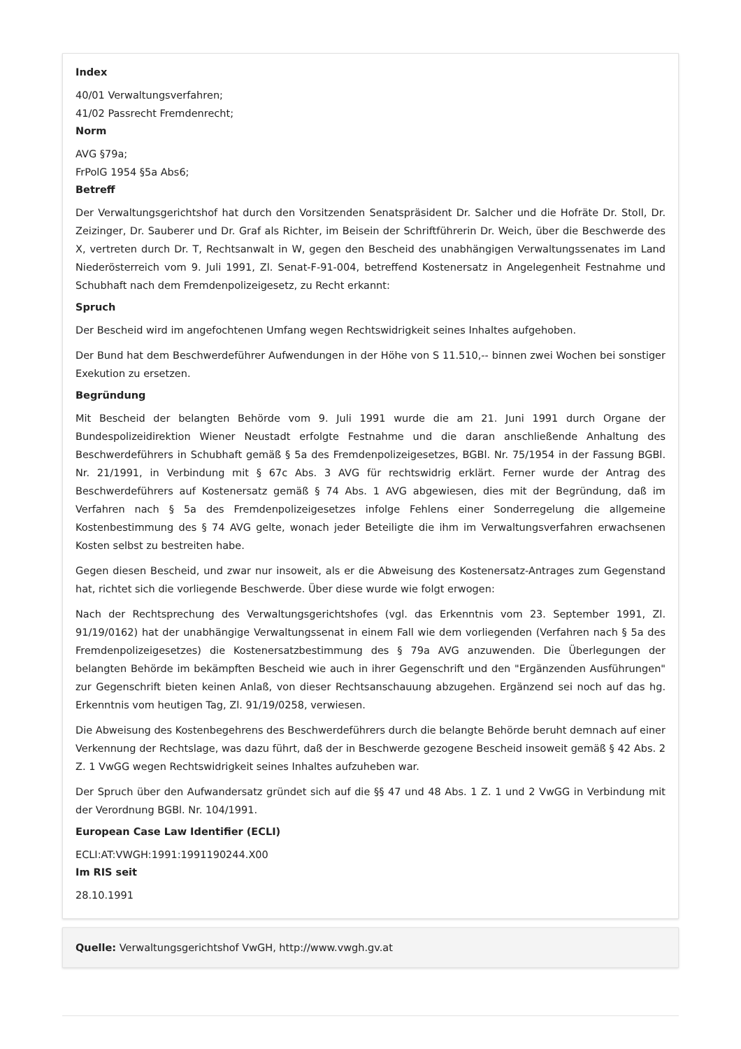Index
40/01 Verwaltungsverfahren;
41/02 Passrecht Fremdenrecht;
Norm
AVG §79a;
FrPolG 1954 §5a Abs6;
Betreff
Der Verwaltungsgerichtshof hat durch den Vorsitzenden Senatspräsident Dr. Salcher und die Hofräte Dr. Stoll, Dr. Zeizinger, Dr. Sauberer und Dr. Graf als Richter, im Beisein der Schriftführerin Dr. Weich, über die Beschwerde des X, vertreten durch Dr. T, Rechtsanwalt in W, gegen den Bescheid des unabhängigen Verwaltungssenates im Land Niederösterreich vom 9. Juli 1991, Zl. Senat-F-91-004, betreffend Kostenersatz in Angelegenheit Festnahme und Schubhaft nach dem Fremdenpolizeigesetz, zu Recht erkannt:
Spruch
Der Bescheid wird im angefochtenen Umfang wegen Rechtswidrigkeit seines Inhaltes aufgehoben.
Der Bund hat dem Beschwerdeführer Aufwendungen in der Höhe von S 11.510,-- binnen zwei Wochen bei sonstiger Exekution zu ersetzen.
Begründung
Mit Bescheid der belangten Behörde vom 9. Juli 1991 wurde die am 21. Juni 1991 durch Organe der Bundespolizeidirektion Wiener Neustadt erfolgte Festnahme und die daran anschließende Anhaltung des Beschwerdeführers in Schubhaft gemäß § 5a des Fremdenpolizeigesetzes, BGBl. Nr. 75/1954 in der Fassung BGBl. Nr. 21/1991, in Verbindung mit § 67c Abs. 3 AVG für rechtswidrig erklärt. Ferner wurde der Antrag des Beschwerdeführers auf Kostenersatz gemäß § 74 Abs. 1 AVG abgewiesen, dies mit der Begründung, daß im Verfahren nach § 5a des Fremdenpolizeigesetzes infolge Fehlens einer Sonderregelung die allgemeine Kostenbestimmung des § 74 AVG gelte, wonach jeder Beteiligte die ihm im Verwaltungsverfahren erwachsenen Kosten selbst zu bestreiten habe.
Gegen diesen Bescheid, und zwar nur insoweit, als er die Abweisung des Kostenersatz-Antrages zum Gegenstand hat, richtet sich die vorliegende Beschwerde. Über diese wurde wie folgt erwogen:
Nach der Rechtsprechung des Verwaltungsgerichtshofes (vgl. das Erkenntnis vom 23. September 1991, Zl. 91/19/0162) hat der unabhängige Verwaltungssenat in einem Fall wie dem vorliegenden (Verfahren nach § 5a des Fremdenpolizeigesetzes) die Kostenersatzbestimmung des § 79a AVG anzuwenden. Die Überlegungen der belangten Behörde im bekämpften Bescheid wie auch in ihrer Gegenschrift und den "Ergänzenden Ausführungen" zur Gegenschrift bieten keinen Anlaß, von dieser Rechtsanschauung abzugehen. Ergänzend sei noch auf das hg. Erkenntnis vom heutigen Tag, Zl. 91/19/0258, verwiesen.
Die Abweisung des Kostenbegehrens des Beschwerdeführers durch die belangte Behörde beruht demnach auf einer Verkennung der Rechtslage, was dazu führt, daß der in Beschwerde gezogene Bescheid insoweit gemäß § 42 Abs. 2 Z. 1 VwGG wegen Rechtswidrigkeit seines Inhaltes aufzuheben war.
Der Spruch über den Aufwandersatz gründet sich auf die §§ 47 und 48 Abs. 1 Z. 1 und 2 VwGG in Verbindung mit der Verordnung BGBl. Nr. 104/1991.
European Case Law Identifier (ECLI)
ECLI:AT:VWGH:1991:1991190244.X00
Im RIS seit
28.10.1991
Quelle: Verwaltungsgerichtshof VwGH, http://www.vwgh.gv.at